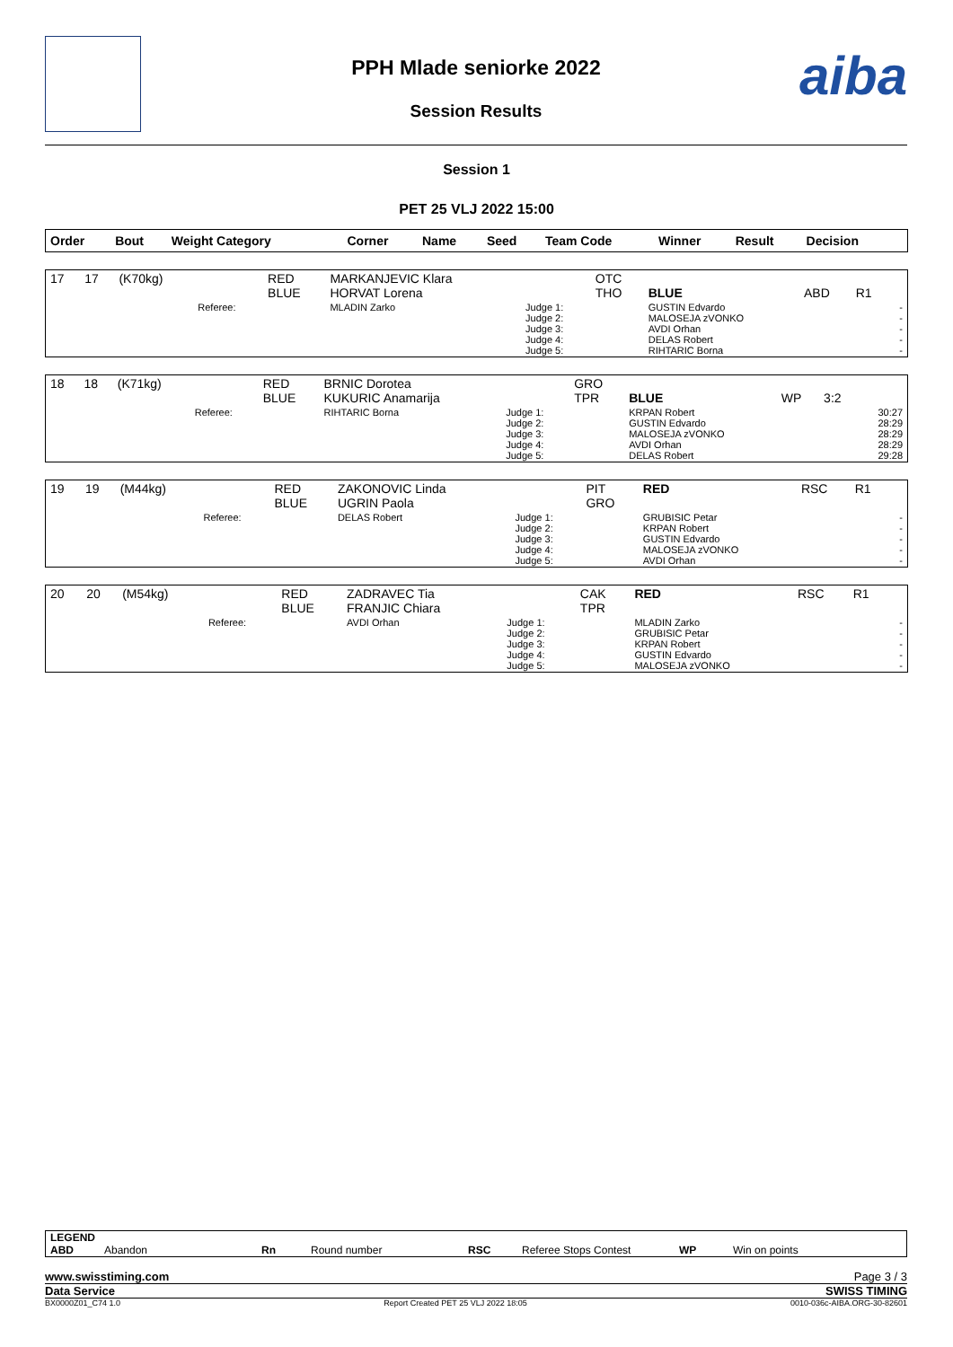aiba
PPH Mlade seniorke 2022
Session Results
Session 1
PET 25 VLJ 2022 15:00
| Order | Bout | Weight Category | | Corner | Name | Seed | Team Code | Winner | Result | Decision | |
| --- | --- | --- | --- | --- | --- | --- | --- | --- | --- | --- | --- |
| 17 | 17 | (K70kg) | | RED BLUE | MARKANJEVIC Klara HORVAT Lorena | | OTC THO | BLUE | ABD | R1 | |
| | | | Referee: | | MLADIN Zarko | Judge 1: Judge 2: Judge 3: Judge 4: Judge 5: | | GUSTIN Edvardo MALOSEJA zVONKO AVDI Orhan DELAS Robert RIHTARIC Borna | | | - - - - - |
| 18 | 18 | (K71kg) | | RED BLUE | BRNIC Dorotea KUKURIC Anamarija | | GRO TPR | BLUE | WP | 3:2 | |
| | | | Referee: | | RIHTARIC Borna | Judge 1: Judge 2: Judge 3: Judge 4: Judge 5: | | KRPAN Robert GUSTIN Edvardo MALOSEJA zVONKO AVDI Orhan DELAS Robert | | | 30:27 28:29 28:29 28:29 29:28 |
| 19 | 19 | (M44kg) | | RED BLUE | ZAKONOVIC Linda UGRIN Paola | | PIT GRO | RED | RSC | R1 | |
| | | | Referee: | | DELAS Robert | Judge 1: Judge 2: Judge 3: Judge 4: Judge 5: | | GRUBISIC Petar KRPAN Robert GUSTIN Edvardo MALOSEJA zVONKO AVDI Orhan | | | - - - - - |
| 20 | 20 | (M54kg) | | RED BLUE | ZADRAVEC Tia FRANJIC Chiara | | CAK TPR | RED | RSC | R1 | |
| | | | Referee: | | AVDI Orhan | Judge 1: Judge 2: Judge 3: Judge 4: Judge 5: | | MLADIN Zarko GRUBISIC Petar KRPAN Robert GUSTIN Edvardo MALOSEJA zVONKO | | | - - - - - |
LEGEND ABD Abandon Rn Round number RSC Referee Stops Contest WP Win on points
www.swisstiming.com Page 3 / 3
Data Service SWISS TIMING
BX0000Z01_C74 1.0 Report Created PET 25 VLJ 2022 18:05 0010-036c-AIBA.ORG-30-82601